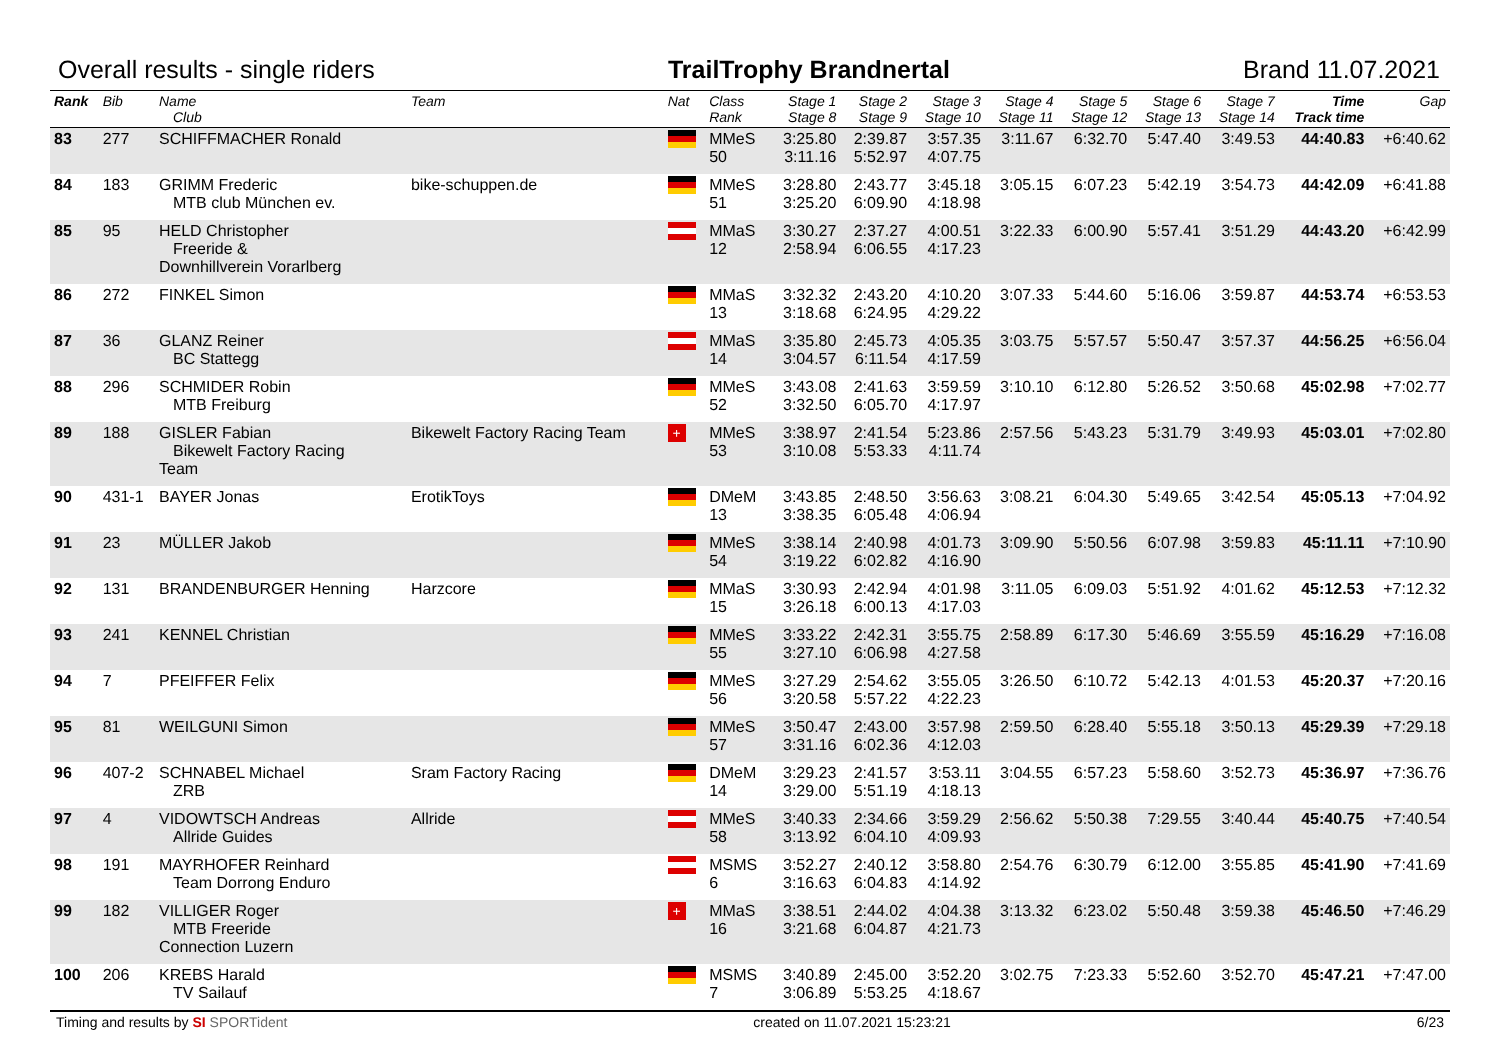Overall results - single riders TrailTrophy Brandnertal Brand 11.07.2021
| Rank | Bib | Name Club | Team | Nat | Class Rank | Stage 1 Stage 8 | Stage 2 Stage 9 | Stage 3 Stage 10 | Stage 4 Stage 11 | Stage 5 Stage 12 | Stage 6 Stage 13 | Stage 7 Stage 14 | Time Track time | Gap |
| --- | --- | --- | --- | --- | --- | --- | --- | --- | --- | --- | --- | --- | --- | --- |
| 83 | 277 | SCHIFFMACHER Ronald | | | MMeS 50 | 3:25.80 3:11.16 | 2:39.87 5:52.97 | 3:57.35 4:07.75 | 3:11.67 | 6:32.70 | 5:47.40 | 3:49.53 | 44:40.83 | +6:40.62 |
| 84 | 183 | GRIMM Frederic MTB club München ev. | bike-schuppen.de | | MMeS 51 | 3:28.80 3:25.20 | 2:43.77 6:09.90 | 3:45.18 4:18.98 | 3:05.15 | 6:07.23 | 5:42.19 | 3:54.73 | 44:42.09 | +6:41.88 |
| 85 | 95 | HELD Christopher Freeride & Downhillverein Vorarlberg | | | MMaS 12 | 3:30.27 2:58.94 | 2:37.27 6:06.55 | 4:00.51 4:17.23 | 3:22.33 | 6:00.90 | 5:57.41 | 3:51.29 | 44:43.20 | +6:42.99 |
| 86 | 272 | FINKEL Simon | | | MMaS 13 | 3:32.32 3:18.68 | 2:43.20 6:24.95 | 4:10.20 4:29.22 | 3:07.33 | 5:44.60 | 5:16.06 | 3:59.87 | 44:53.74 | +6:53.53 |
| 87 | 36 | GLANZ Reiner BC Stattegg | | | MMaS 14 | 3:35.80 3:04.57 | 2:45.73 6:11.54 | 4:05.35 4:17.59 | 3:03.75 | 5:57.57 | 5:50.47 | 3:57.37 | 44:56.25 | +6:56.04 |
| 88 | 296 | SCHMIDER Robin MTB Freiburg | | | MMeS 52 | 3:43.08 3:32.50 | 2:41.63 6:05.70 | 3:59.59 4:17.97 | 3:10.10 | 6:12.80 | 5:26.52 | 3:50.68 | 45:02.98 | +7:02.77 |
| 89 | 188 | GISLER Fabian Bikewelt Factory Racing Team | Bikewelt Factory Racing Team | + | MMeS 53 | 3:38.97 3:10.08 | 2:41.54 5:53.33 | 5:23.86 4:11.74 | 2:57.56 | 5:43.23 | 5:31.79 | 3:49.93 | 45:03.01 | +7:02.80 |
| 90 | 431-1 | BAYER Jonas | ErotikToys | | DMeM 13 | 3:43.85 3:38.35 | 2:48.50 6:05.48 | 3:56.63 4:06.94 | 3:08.21 | 6:04.30 | 5:49.65 | 3:42.54 | 45:05.13 | +7:04.92 |
| 91 | 23 | MÜLLER Jakob | | | MMeS 54 | 3:38.14 3:19.22 | 2:40.98 6:02.82 | 4:01.73 4:16.90 | 3:09.90 | 5:50.56 | 6:07.98 | 3:59.83 | 45:11.11 | +7:10.90 |
| 92 | 131 | BRANDENBURGER Henning | Harzcore | | MMaS 15 | 3:30.93 3:26.18 | 2:42.94 6:00.13 | 4:01.98 4:17.03 | 3:11.05 | 6:09.03 | 5:51.92 | 4:01.62 | 45:12.53 | +7:12.32 |
| 93 | 241 | KENNEL Christian | | | MMeS 55 | 3:33.22 3:27.10 | 2:42.31 6:06.98 | 3:55.75 4:27.58 | 2:58.89 | 6:17.30 | 5:46.69 | 3:55.59 | 45:16.29 | +7:16.08 |
| 94 | 7 | PFEIFFER Felix | | | MMeS 56 | 3:27.29 3:20.58 | 2:54.62 5:57.22 | 3:55.05 4:22.23 | 3:26.50 | 6:10.72 | 5:42.13 | 4:01.53 | 45:20.37 | +7:20.16 |
| 95 | 81 | WEILGUNI Simon | | | MMeS 57 | 3:50.47 3:31.16 | 2:43.00 6:02.36 | 3:57.98 4:12.03 | 2:59.50 | 6:28.40 | 5:55.18 | 3:50.13 | 45:29.39 | +7:29.18 |
| 96 | 407-2 | SCHNABEL Michael ZRB | Sram Factory Racing | | DMeM 14 | 3:29.23 3:29.00 | 2:41.57 5:51.19 | 3:53.11 4:18.13 | 3:04.55 | 6:57.23 | 5:58.60 | 3:52.73 | 45:36.97 | +7:36.76 |
| 97 | 4 | VIDOWTSCH Andreas Allride Guides | Allride | | MMeS 58 | 3:40.33 3:13.92 | 2:34.66 6:04.10 | 3:59.29 4:09.93 | 2:56.62 | 5:50.38 | 7:29.55 | 3:40.44 | 45:40.75 | +7:40.54 |
| 98 | 191 | MAYRHOFER Reinhard Team Dorrong Enduro | | | MSMS 6 | 3:52.27 3:16.63 | 2:40.12 6:04.83 | 3:58.80 4:14.92 | 2:54.76 | 6:30.79 | 6:12.00 | 3:55.85 | 45:41.90 | +7:41.69 |
| 99 | 182 | VILLIGER Roger MTB Freeride Connection Luzern | | + | MMaS 16 | 3:38.51 3:21.68 | 2:44.02 6:04.87 | 4:04.38 4:21.73 | 3:13.32 | 6:23.02 | 5:50.48 | 3:59.38 | 45:46.50 | +7:46.29 |
| 100 | 206 | KREBS Harald TV Sailauf | | | MSMS 7 | 3:40.89 3:06.89 | 2:45.00 5:53.25 | 3:52.20 4:18.67 | 3:02.75 | 7:23.33 | 5:52.60 | 3:52.70 | 45:47.21 | +7:47.00 |
Timing and results by SI SPORTident created on 11.07.2021 15:23:21 6/23